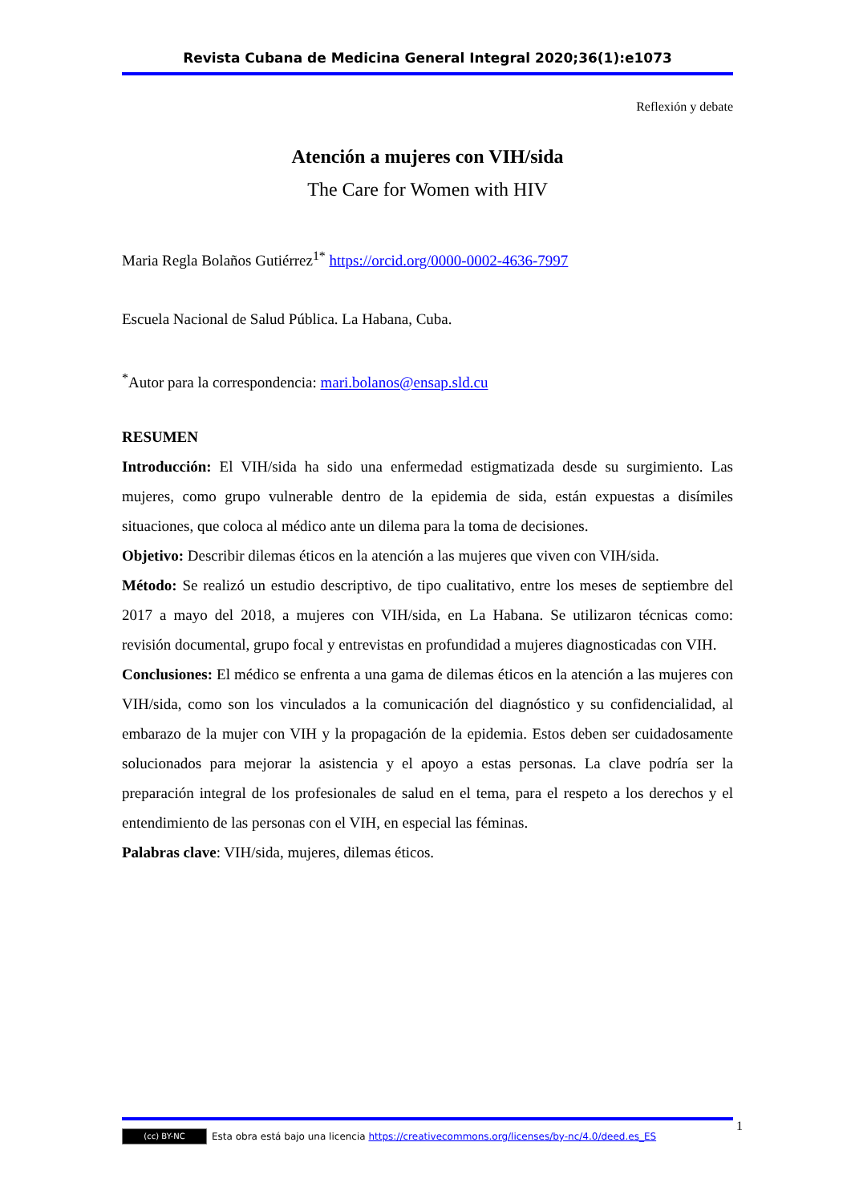Revista Cubana de Medicina General Integral 2020;36(1):e1073
Reflexión y debate
Atención a mujeres con VIH/sida
The Care for Women with HIV
Maria Regla Bolaños Gutiérrez<sup>1*</sup> https://orcid.org/0000-0002-4636-7997
Escuela Nacional de Salud Pública. La Habana, Cuba.
<sup>*</sup> Autor para la correspondencia: mari.bolanos@ensap.sld.cu
RESUMEN
Introducción: El VIH/sida ha sido una enfermedad estigmatizada desde su surgimiento. Las mujeres, como grupo vulnerable dentro de la epidemia de sida, están expuestas a disímiles situaciones, que coloca al médico ante un dilema para la toma de decisiones.
Objetivo: Describir dilemas éticos en la atención a las mujeres que viven con VIH/sida.
Método: Se realizó un estudio descriptivo, de tipo cualitativo, entre los meses de septiembre del 2017 a mayo del 2018, a mujeres con VIH/sida, en La Habana. Se utilizaron técnicas como: revisión documental, grupo focal y entrevistas en profundidad a mujeres diagnosticadas con VIH.
Conclusiones: El médico se enfrenta a una gama de dilemas éticos en la atención a las mujeres con VIH/sida, como son los vinculados a la comunicación del diagnóstico y su confidencialidad, al embarazo de la mujer con VIH y la propagación de la epidemia. Estos deben ser cuidadosamente solucionados para mejorar la asistencia y el apoyo a estas personas. La clave podría ser la preparación integral de los profesionales de salud en el tema, para el respeto a los derechos y el entendimiento de las personas con el VIH, en especial las féminas.
Palabras clave: VIH/sida, mujeres, dilemas éticos.
(cc) BY-NC Esta obra está bajo una licencia https://creativecommons.org/licenses/by-nc/4.0/deed.es_ES
1